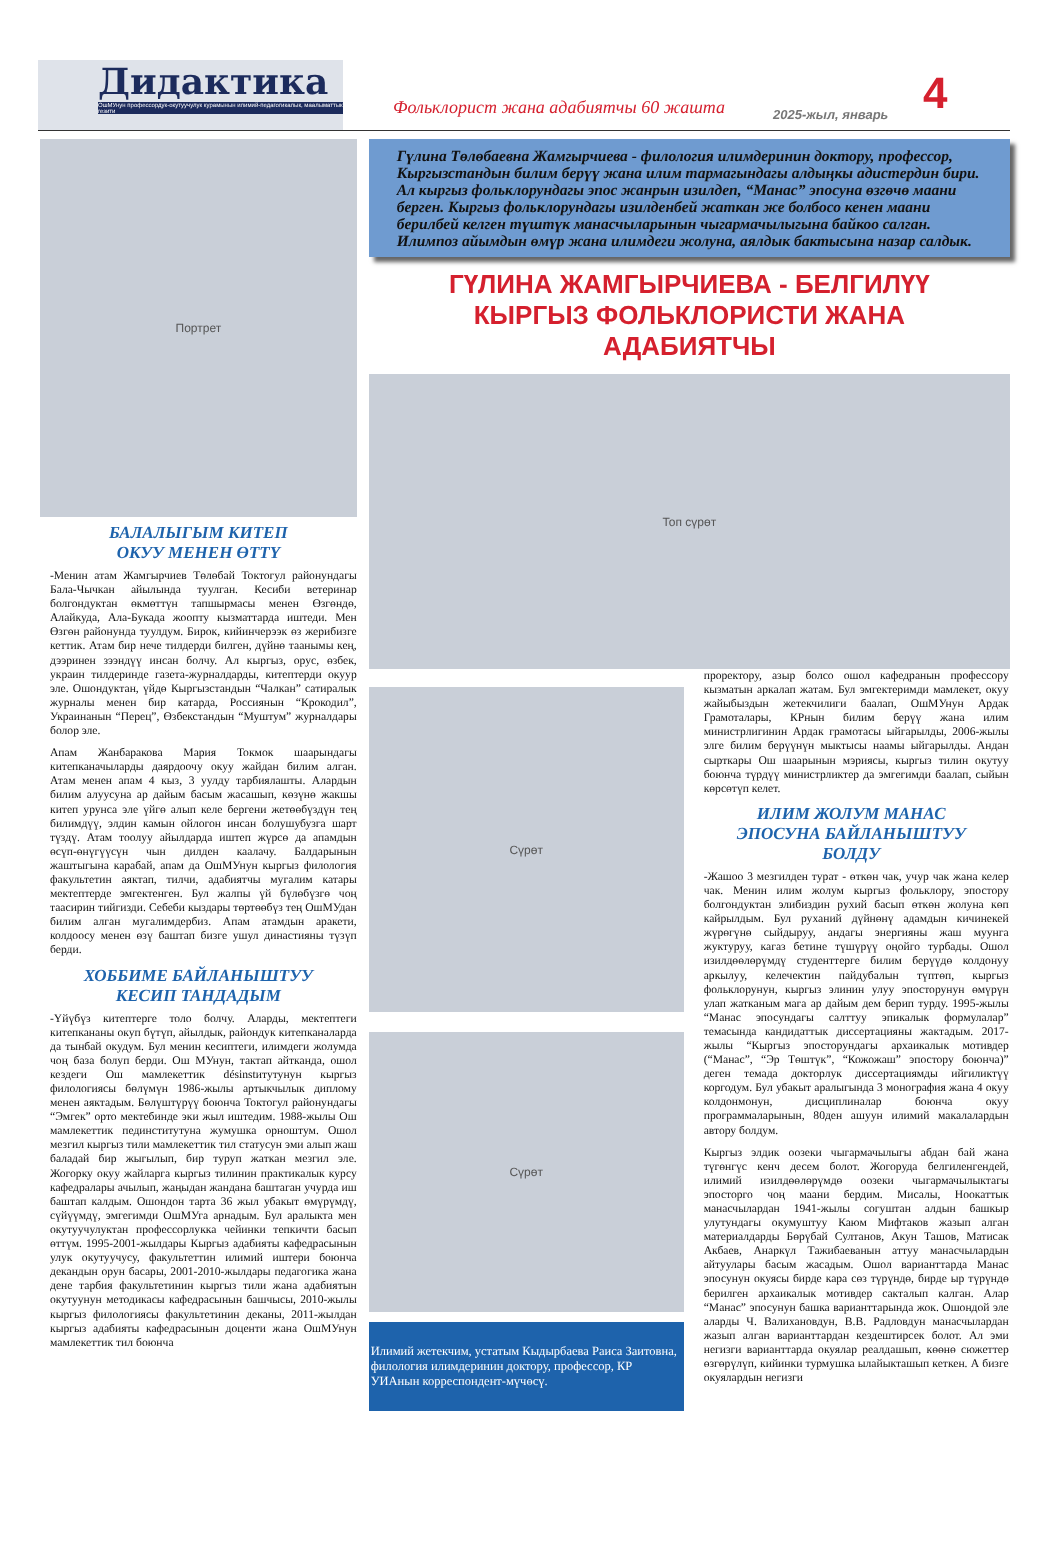Дидактика
ОшМУнун профессордук-окутуучулук курамынын илимий-педагогикалык, маалыматтык гезити
Фольклорист жана адабиятчы 60 жашта
2025-жыл, январь
4
Портрет
БАЛАЛЫГЫМ КИТЕП
ОКУУ МЕНЕН ӨТТҮ
-Менин атам Жамгырчиев Төлөбай Токтогул районундагы Бала-Чычкан айылында туулган. Кесиби ветеринар болгондуктан өкмөттүн тапшырмасы менен Өзгөндө, Алайкуда, Ала-Букада жоопту кызматтарда иштеди. Мен Өзгөн районунда туулдум. Бирок, кийинчерээк өз жерибизге кеттик. Атам бир нече тилдерди билген, дүйнө таанымы кең, дээринен зээндүү инсан болчу. Ал кыргыз, орус, өзбек, украин тилдеринде газета-журналдарды, китептерди окуур эле. Ошондуктан, үйдө Кыргызстандын “Чалкан” сатиралык журналы менен бир катарда, Россиянын “Крокодил”, Украинанын “Перец”, Өзбекстандын “Муштум” журналдары болор эле.
Апам Жанбаракова Мария Токмок шаарындагы китепканачыларды даярдоочу окуу жайдан билим алган. Атам менен апам 4 кыз, 3 уулду тарбиялашты. Алардын билим алуусуна ар дайым басым жасашып, көзүнө жакшы китеп урунса эле үйгө алып келе бергени жетөөбүздүн тең билимдүү, элдин камын ойлогон инсан болушубузга шарт түздү. Атам тоолуу айылдарда иштеп жүрсө да апамдын өсүп-өнүгүүсүн чын дилден каалачу. Балдарынын жаштыгына карабай, апам да ОшМУнун кыргыз филология факультетин аяктап, тилчи, адабиятчы мугалим катары мектептерде эмгектенген. Бул жалпы үй бүлөбүзгө чоң таасирин тийгизди. Себеби кыздары төртөөбүз тең ОшМУдан билим алган мугалимдербиз. Апам атамдын аракети, колдоосу менен өзү баштап бизге ушул династияны түзүп берди.
ХОББИМЕ БАЙЛАНЫШТУУ
КЕСИП ТАНДАДЫМ
-Үйүбүз китептерге толо болчу. Аларды, мектептеги китепкананы окуп бүтүп, айылдык, райондук китепканаларда да тынбай окудум. Бул менин кесиптеги, илимдеги жолумда чоң база болуп берди. Ош МУнун, тактап айтканда, ошол кездеги Ош мамлекеттик désinstитутунун кыргыз филологиясы бөлүмүн 1986-жылы артыкчылык диплому менен аяктадым. Бөлүштүрүү боюнча Токтогул районундагы “Эмгек” орто мектебинде эки жыл иштедим. 1988-жылы Ош мамлекеттик пединститутуна жумушка орноштум. Ошол мезгил кыргыз тили мамлекеттик тил статусун эми алып жаш баладай бир жыгылып, бир туруп жаткан мезгил эле. Жогорку окуу жайларга кыргыз тилинин практикалык курсу кафедралары ачылып, жаңыдан жандана баштаган учурда иш баштап калдым. Ошондон тарта 36 жыл убакыт өмүрүмдү, сүйүүмдү, эмгегимди ОшМУга арнадым. Бул аралыкта мен окутуучулуктан профессорлукка чейинки тепкичти басып өттүм. 1995-2001-жылдары Кыргыз адабияты кафедрасынын улук окутуучусу, факультеттин илимий иштери боюнча декандын орун басары, 2001-2010-жылдары педагогика жана дене тарбия факультетинин кыргыз тили жана адабиятын окутуунун методикасы кафедрасынын башчысы, 2010-жылы кыргыз филологиясы факультетинин деканы, 2011-жылдан кыргыз адабияты кафедрасынын доценти жана ОшМУнун мамлекеттик тил боюнча
Гүлина Төлөбаевна Жамгырчиева - филология илимдеринин доктору, профессор, Кыргызстандын билим берүү жана илим тармагындагы алдыңкы адистердин бири. Ал кыргыз фольклорундагы эпос жанрын изилдеп, “Манас” эпосуна өзгөчө маани берген. Кыргыз фольклорундагы изилденбей жаткан же болбосо кенен маани берилбей келген түштүк манасчыларынын чыгармачылыгына байкоо салган. Илимпоз айымдын өмүр жана илимдеги жолуна, аялдык бактысына назар салдык.
ГҮЛИНА ЖАМГЫРЧИЕВА - БЕЛГИЛҮҮ
КЫРГЫЗ ФОЛЬКЛОРИСТИ ЖАНА
АДАБИЯТЧЫ
Топ сүрөт
Сүрөт
Сүрөт
Илимий жетекчим, устатым Кыдырбаева Раиса Заитовна, филология илимдеринин доктору, профессор, КР УИАнын корреспондент-мүчөсү.
проректору, азыр болсо ошол кафедранын профессору кызматын аркалап жатам. Бул эмгектеримди мамлекет, окуу жайыбыздын жетекчилиги баалап, ОшМУнун Ардак Грамоталары, КРнын билим берүү жана илим министрлигинин Ардак грамотасы ыйгарылды, 2006-жылы элге билим берүүнүн мыктысы наамы ыйгарылды. Андан сырткары Ош шаарынын мэриясы, кыргыз тилин окутуу боюнча түрдүү министрликтер да эмгегимди баалап, сыйын көрсөтүп келет.
ИЛИМ ЖОЛУМ МАНАС
ЭПОСУНА БАЙЛАНЫШТУУ
БОЛДУ
-Жашоо 3 мезгилден турат - өткөн чак, учур чак жана келер чак. Менин илим жолум кыргыз фольклору, эпостору болгондуктан элибиздин рухий басып өткөн жолуна көп кайрылдым. Бул руханий дүйнөнү адамдын кичинекей жүрөгүнө сыйдыруу, андагы энергияны жаш муунга жуктуруу, кагаз бетине түшүрүү оңойго турбады. Ошол изилдөөлөрүмдү студенттерге билим берүүдө колдонуу аркылуу, келечектин пайдубалын түптөп, кыргыз фольклорунун, кыргыз элинин улуу эпосторунун өмүрүн улап жатканым мага ар дайым дем берип турду. 1995-жылы “Манас эпосундагы салттуу эпикалык формулалар” темасында кандидаттык диссертацияны жактадым. 2017-жылы “Кыргыз эпосторундагы архаикалык мотивдер (“Манас”, “Эр Төштүк”, “Кожожаш” эпостору боюнча)” деген темада докторлук диссертациямды ийгиликтүү коргодум. Бул убакыт аралыгында 3 монография жана 4 окуу колдонмонун, дисциплиналар боюнча окуу программаларынын, 80ден ашуун илимий макалалардын автору болдум.
Кыргыз элдик оозеки чыгармачылыгы абдан бай жана түгөнгүс кенч десем болот. Жогоруда белгиленгендей, илимий изилдөөлөрүмдө оозеки чыгармачылыктагы эпосторго чоң маани бердим. Мисалы, Ноокаттык манасчылардан 1941-жылы согуштан алдын башкыр улутундагы окумуштуу Каюм Мифтаков жазып алган материалдарды Бөрүбай Султанов, Акун Ташов, Матисак Акбаев, Анаркүл Тажибаеванын аттуу манасчылардын айтуулары басым жасадым. Ошол варианттарда Манас эпосунун окуясы бирде кара сөз түрүндө, бирде ыр түрүндө берилген архаикалык мотивдер сакталып калган. Алар “Манас” эпосунун башка варианттарында жок. Ошондой эле аларды Ч. Валихановдун, В.В. Радловдун манасчылардан жазып алган варианттардан кездештирсек болот. Ал эми негизги варианттарда окуялар реалдашып, көөнө сюжеттер өзгөрүлүп, кийинки турмушка ылайыкташып кеткен. А бизге окуялардын негизги